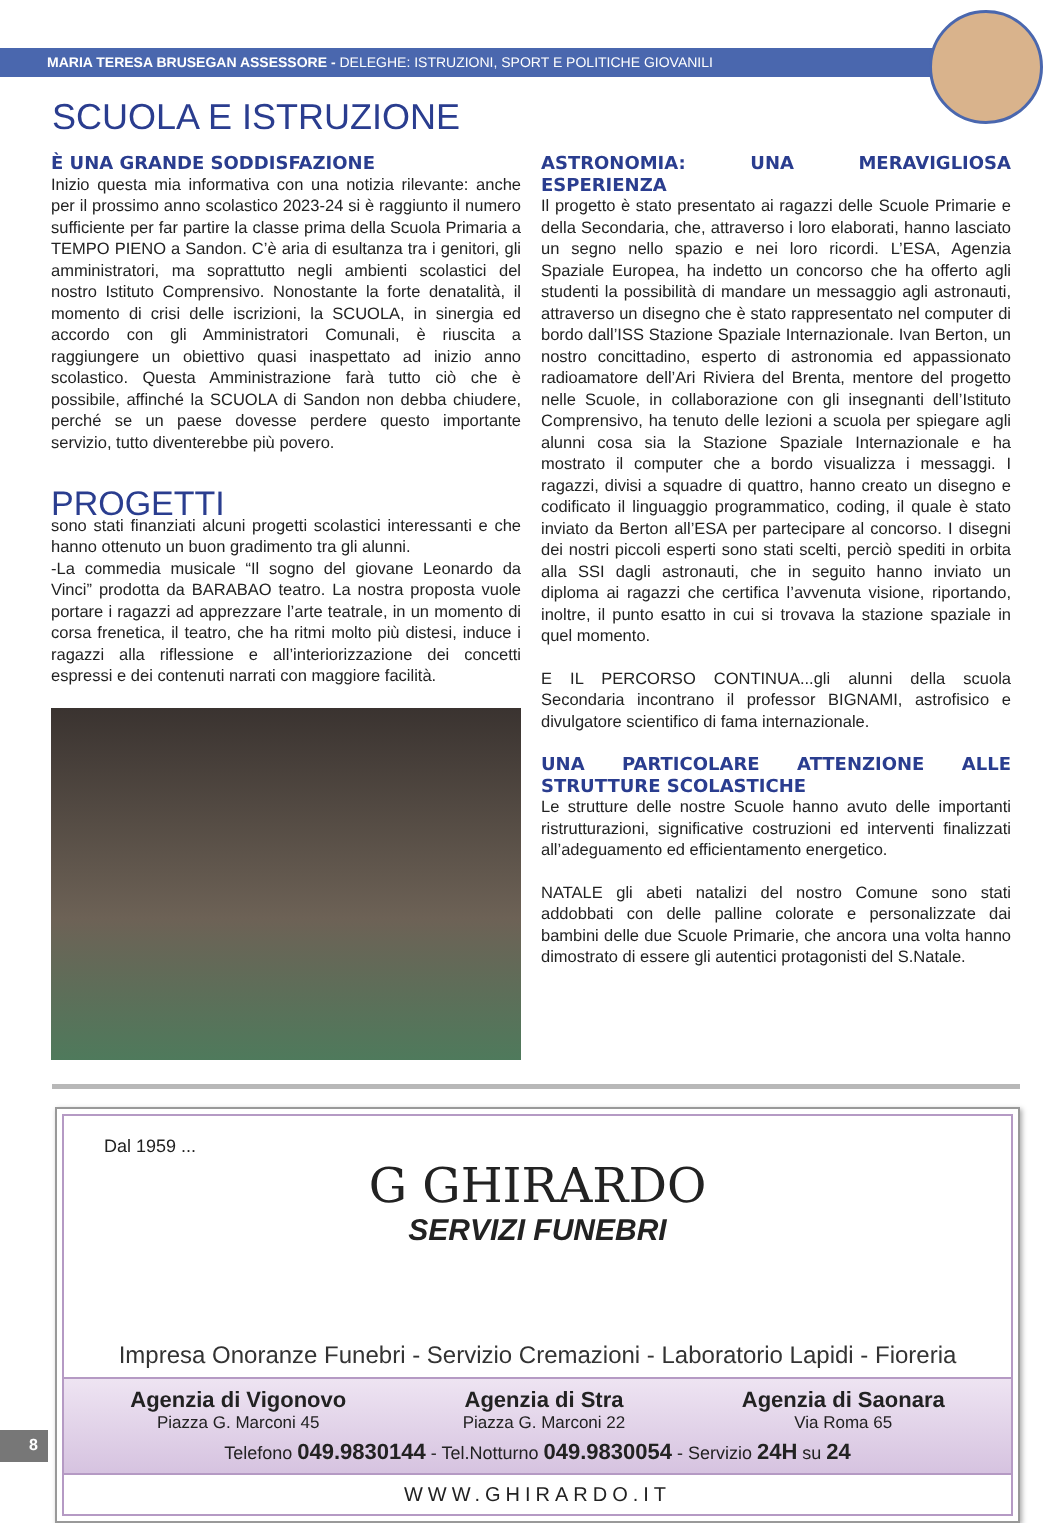MARIA TERESA BRUSEGAN ASSESSORE - DELEGHE: ISTRUZIONI, SPORT E POLITICHE GIOVANILI
SCUOLA E ISTRUZIONE
È UNA GRANDE SODDISFAZIONE
Inizio questa mia informativa con una notizia rilevante: anche per il prossimo anno scolastico 2023-24 si è raggiunto il numero sufficiente per far partire la classe prima della Scuola Primaria a TEMPO PIENO a Sandon. C’è aria di esultanza tra i genitori, gli amministratori, ma soprattutto negli ambienti scolastici del nostro Istituto Comprensivo. Nonostante la forte denatalità, il momento di crisi delle iscrizioni, la SCUOLA, in sinergia ed accordo con gli Amministratori Comunali, è riuscita a raggiungere un obiettivo quasi inaspettato ad inizio anno scolastico. Questa Amministrazione farà tutto ciò che è possibile, affinché la SCUOLA di Sandon non debba chiudere, perché se un paese dovesse perdere questo importante servizio, tutto diventerebbe più povero.
PROGETTI
sono stati finanziati alcuni progetti scolastici interessanti e che hanno ottenuto un buon gradimento tra gli alunni.
-La commedia musicale “Il sogno del giovane Leonardo da Vinci” prodotta da BARABAO teatro. La nostra proposta vuole portare i ragazzi ad apprezzare l’arte teatrale, in un momento di corsa frenetica, il teatro, che ha ritmi molto più distesi, induce i ragazzi alla riflessione e all’interiorizzazione dei concetti espressi e dei contenuti narrati con maggiore facilità.
ASTRONOMIA: UNA MERAVIGLIOSA ESPERIENZA
Il progetto è stato presentato ai ragazzi delle Scuole Primarie e della Secondaria, che, attraverso i loro elaborati, hanno lasciato un segno nello spazio e nei loro ricordi. L’ESA, Agenzia Spaziale Europea, ha indetto un concorso che ha offerto agli studenti la possibilità di mandare un messaggio agli astronauti, attraverso un disegno che è stato rappresentato nel computer di bordo dall’ISS Stazione Spaziale Internazionale. Ivan Berton, un nostro concittadino, esperto di astronomia ed appassionato radioamatore dell’Ari Riviera del Brenta, mentore del progetto nelle Scuole, in collaborazione con gli insegnanti dell’Istituto Comprensivo, ha tenuto delle lezioni a scuola per spiegare agli alunni cosa sia la Stazione Spaziale Internazionale e ha mostrato il computer che a bordo visualizza i messaggi. I ragazzi, divisi a squadre di quattro, hanno creato un disegno e codificato il linguaggio programmatico, coding, il quale è stato inviato da Berton all’ESA per partecipare al concorso. I disegni dei nostri piccoli esperti sono stati scelti, perciò spediti in orbita alla SSI dagli astronauti, che in seguito hanno inviato un diploma ai ragazzi che certifica l’avvenuta visione, riportando, inoltre, il punto esatto in cui si trovava la stazione spaziale in quel momento.
E IL PERCORSO CONTINUA...gli alunni della scuola Secondaria incontrano il professor BIGNAMI, astrofisico e divulgatore scientifico di fama internazionale.
UNA PARTICOLARE ATTENZIONE ALLE STRUTTURE SCOLASTICHE
Le strutture delle nostre Scuole hanno avuto delle importanti ristrutturazioni, significative costruzioni ed interventi finalizzati all’adeguamento ed efficientamento energetico.
NATALE gli abeti natalizi del nostro Comune sono stati addobbati con delle palline colorate e personalizzate dai bambini delle due Scuole Primarie, che ancora una volta hanno dimostrato di essere gli autentici protagonisti del S.Natale.
Dal 1959 ...
G GHIRARDO
SERVIZI FUNEBRI
Impresa Onoranze Funebri - Servizio Cremazioni - Laboratorio Lapidi - Fioreria
Agenzia di Vigonovo
Piazza G. Marconi 45
Agenzia di Stra
Piazza G. Marconi 22
Agenzia di Saonara
Via Roma 65
Telefono 049.9830144 - Tel.Notturno 049.9830054 - Servizio 24H su 24
WWW.GHIRARDO.IT
8